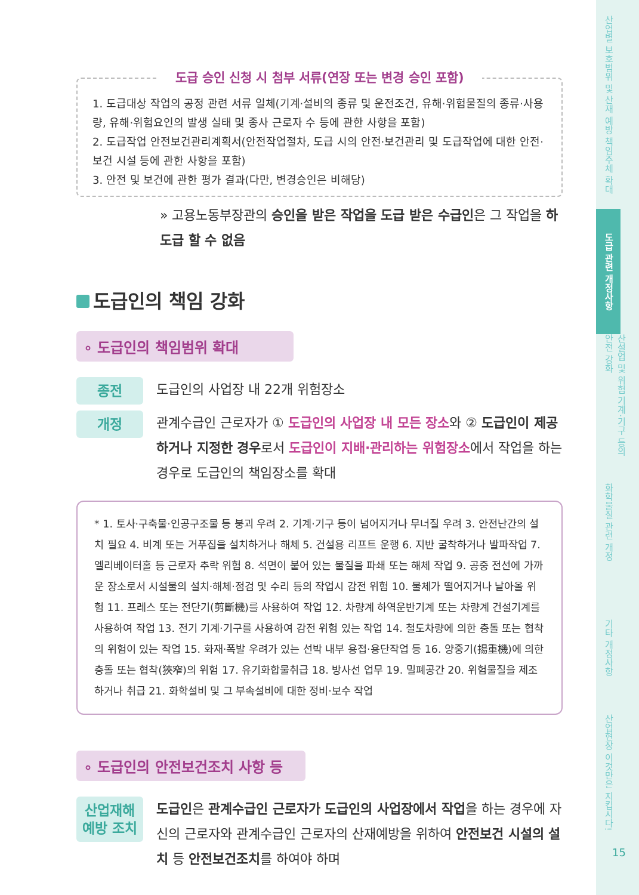도급 승인 신청 시 첨부 서류(연장 또는 변경 승인 포함)
1. 도급대상 작업의 공정 관련 서류 일체(기계·설비의 종류 및 운전조건, 유해·위험물질의 종류·사용량, 유해·위험요인의 발생 실태 및 종사 근로자 수 등에 관한 사항을 포함)
2. 도급작업 안전보건관리계획서(안전작업절차, 도급 시의 안전·보건관리 및 도급작업에 대한 안전·보건 시설 등에 관한 사항을 포함)
3. 안전 및 보건에 관한 평가 결과(다만, 변경승인은 비해당)
» 고용노동부장관의 승인을 받은 작업을 도급 받은 수급인은 그 작업을 하도급 할 수 없음
도급인의 책임 강화
∘ 도급인의 책임범위 확대
종전
도급인의 사업장 내 22개 위험장소
개정
관계수급인 근로자가 ① 도급인의 사업장 내 모든 장소와 ② 도급인이 제공하거나 지정한 경우로서 도급인이 지배·관리하는 위험장소에서 작업을 하는 경우로 도급인의 책임장소를 확대
* 1. 토사·구축물·인공구조물 등 붕괴 우려 2. 기계·기구 등이 넘어지거나 무너질 우려 3. 안전난간의 설치 필요 4. 비계 또는 거푸집을 설치하거나 해체 5. 건설용 리프트 운행 6. 지반 굴착하거나 발파작업 7. 엘리베이터홀 등 근로자 추락 위험 8. 석면이 붙어 있는 물질을 파쇄 또는 해체 작업 9. 공중 전선에 가까운 장소로서 시설물의 설치·해체·점검 및 수리 등의 작업시 감전 위험 10. 물체가 떨어지거나 날아올 위험 11. 프레스 또는 전단기(剪斷機)를 사용하여 작업 12. 차량계 하역운반기계 또는 차량계 건설기계를 사용하여 작업 13. 전기 기계·기구를 사용하여 감전 위험 있는 작업 14. 철도차량에 의한 충돌 또는 협착의 위험이 있는 작업 15. 화재·폭발 우려가 있는 선박 내부 용접·용단작업 등 16. 양중기(揚重機)에 의한 충돌 또는 협착(狹窄)의 위험 17. 유기화합물취급 18. 방사선 업무 19. 밀폐공간 20. 위험물질을 제조하거나 취급 21. 화학설비 및 그 부속설비에 대한 정비·보수 작업
∘ 도급인의 안전보건조치 사항 등
산업재해
예방 조치
도급인은 관계수급인 근로자가 도급인의 사업장에서 작업을 하는 경우에 자신의 근로자와 관계수급인 근로자의 산재예방을 위하여 안전보건 시설의 설치 등 안전보건조치를 하여야 하며
산업별 보호범위 및 산재 예방 책임주체 확대
도급 관련 개정사항
산설업 및 위험 기계·기구 등의 안전 강화
화학물질 관련 개정
기타 개정사항
산업현장 이것만은 지킵시다!
15